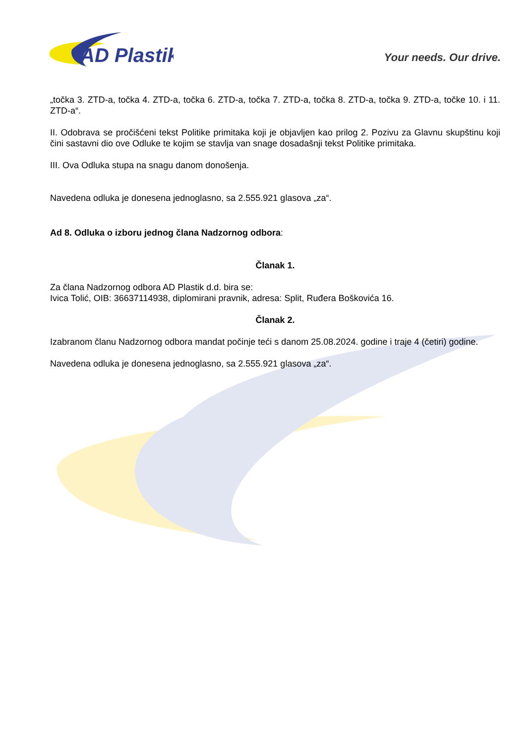AD Plastik
Your needs. Our drive.
„točka 3. ZTD-a, točka 4. ZTD-a, točka 6. ZTD-a, točka 7. ZTD-a, točka 8. ZTD-a, točka 9. ZTD-a, točke 10. i 11. ZTD-a“.
II. Odobrava se pročišćeni tekst Politike primitaka koji je objavljen kao prilog 2. Pozivu za Glavnu skupštinu koji čini sastavni dio ove Odluke te kojim se stavlja van snage dosadašnji tekst Politike primitaka.
III. Ova Odluka stupa na snagu danom donošenja.
Navedena odluka je donesena jednoglasno, sa 2.555.921 glasova „za“.
Ad 8. Odluka o izboru jednog člana Nadzornog odbora:
Članak 1.
Za člana Nadzornog odbora AD Plastik d.d. bira se:
Ivica Tolić, OIB: 36637114938, diplomirani pravnik, adresa: Split, Ruđera Boškovića 16.
Članak 2.
Izabranom članu Nadzornog odbora mandat počinje teći s danom 25.08.2024. godine i traje 4 (četiri) godine.
Navedena odluka je donesena jednoglasno, sa 2.555.921 glasova „za“.